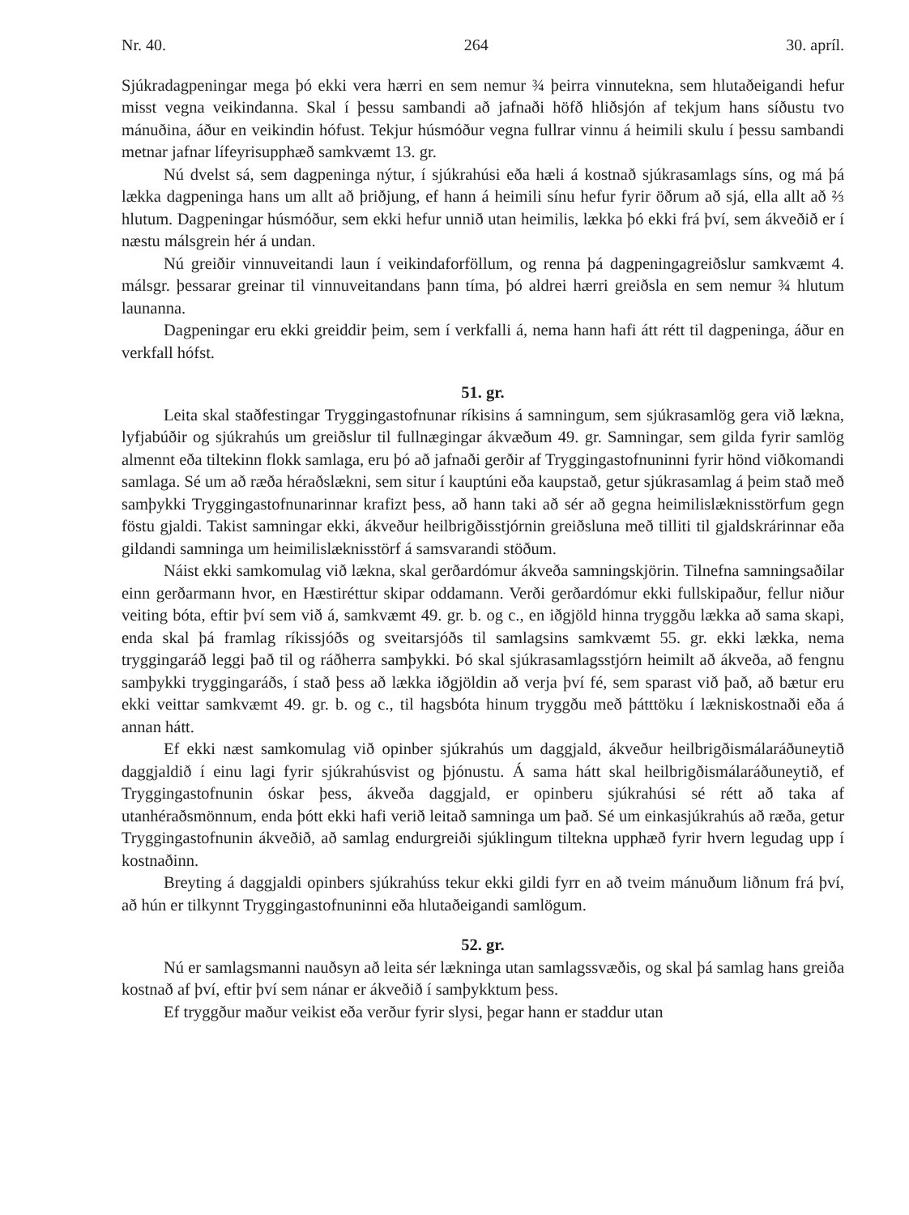Nr. 40. 264 30. apríl.
Sjúkradagpeningar mega þó ekki vera hærri en sem nemur ¾ þeirra vinnutekna, sem hlutaðeigandi hefur misst vegna veikindanna. Skal í þessu sambandi að jafnaði höfð hliðsjón af tekjum hans síðustu tvo mánuðina, áður en veikindin hófust. Tekjur húsmóður vegna fullrar vinnu á heimili skulu í þessu sambandi metnar jafnar lífeyrisupphæð samkvæmt 13. gr.
Nú dvelst sá, sem dagpeninga nýtur, í sjúkrahúsi eða hæli á kostnað sjúkrasamlags síns, og má þá lækka dagpeninga hans um allt að þriðjung, ef hann á heimili sínu hefur fyrir öðrum að sjá, ella allt að ⅔ hlutum. Dagpeningar húsmóður, sem ekki hefur unnið utan heimilis, lækka þó ekki frá því, sem ákveðið er í næstu málsgrein hér á undan.
Nú greiðir vinnuveitandi laun í veikindaforföllum, og renna þá dagpeningagreiðslur samkvæmt 4. málsgr. þessarar greinar til vinnuveitandans þann tíma, þó aldrei hærri greiðsla en sem nemur ¾ hlutum launanna.
Dagpeningar eru ekki greiddir þeim, sem í verkfalli á, nema hann hafi átt rétt til dagpeninga, áður en verkfall hófst.
51. gr.
Leita skal staðfestingar Tryggingastofnunar ríkisins á samningum, sem sjúkrasamlög gera við lækna, lyfjabúðir og sjúkrahús um greiðslur til fullnægingar ákvæðum 49. gr. Samningar, sem gilda fyrir samlög almennt eða tiltekinn flokk samlaga, eru þó að jafnaði gerðir af Tryggingastofnuninni fyrir hönd viðkomandi samlaga. Sé um að ræða héraðslækni, sem situr í kauptúni eða kaupstað, getur sjúkrasamlag á þeim stað með samþykki Tryggingastofnunarinnar krafizt þess, að hann taki að sér að gegna heimilislæknisstörfum gegn föstu gjaldi. Takist samningar ekki, ákveður heilbrigðisstjórnin greiðsluna með tilliti til gjaldskrárinnar eða gildandi samninga um heimilislæknisstörf á samsvarandi stöðum.
Náist ekki samkomulag við lækna, skal gerðardómur ákveða samningskjörin. Tilnefna samningsaðilar einn gerðarmann hvor, en Hæstiréttur skipar oddamann. Verði gerðardómur ekki fullskipaður, fellur niður veiting bóta, eftir því sem við á, samkvæmt 49. gr. b. og c., en iðgjöld hinna tryggðu lækka að sama skapi, enda skal þá framlag ríkissjóðs og sveitarsjóðs til samlagsins samkvæmt 55. gr. ekki lækka, nema tryggingaráð leggi það til og ráðherra samþykki. Þó skal sjúkrasamlagsstjórn heimilt að ákveða, að fengnu samþykki tryggingaráðs, í stað þess að lækka iðgjöldin að verja því fé, sem sparast við það, að bætur eru ekki veittar samkvæmt 49. gr. b. og c., til hagsbóta hinum tryggðu með þátttöku í lækniskostnaði eða á annan hátt.
Ef ekki næst samkomulag við opinber sjúkrahús um daggjald, ákveður heilbrigðismálaráðuneytið daggjaldið í einu lagi fyrir sjúkrahúsvist og þjónustu. Á sama hátt skal heilbrigðismálaráðuneytið, ef Tryggingastofnunin óskar þess, ákveða daggjald, er opinberu sjúkrahúsi sé rétt að taka af utanhéraðsmönnum, enda þótt ekki hafi verið leitað samninga um það. Sé um einkasjúkrahús að ræða, getur Tryggingastofnunin ákveðið, að samlag endurgreiði sjúklingum tiltekna upphæð fyrir hvern legudag upp í kostnaðinn.
Breyting á daggjaldi opinbers sjúkrahúss tekur ekki gildi fyrr en að tveim mánuðum liðnum frá því, að hún er tilkynnt Tryggingastofnuninni eða hlutaðeigandi samlögum.
52. gr.
Nú er samlagsmanni nauðsyn að leita sér lækninga utan samlagssvæðis, og skal þá samlag hans greiða kostnað af því, eftir því sem nánar er ákveðið í samþykktum þess.
Ef tryggður maður veikist eða verður fyrir slysi, þegar hann er staddur utan